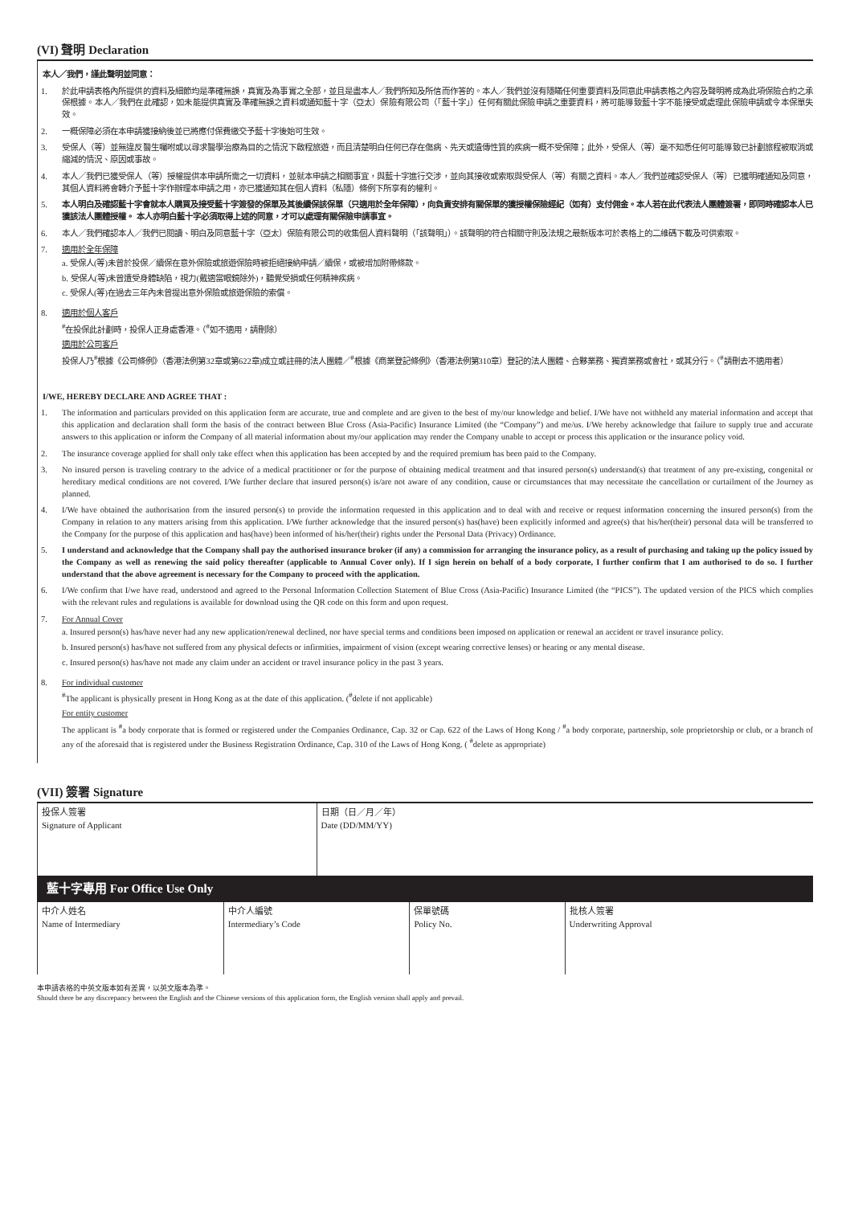(VI) 聲明 Declaration
本人／我們，謹此聲明並同意：
1. 於此申請表格內所提供的資料及細節均是準確無誤，真實及為事實之全部，並且是盡本人／我們所知及所信而作答的。本人／我們並沒有隱瞞任何重要資料及同意此申請表格之內容及聲明將成為此項保險合約之承保根據。本人／我們在此確認，如未能提供真實及準確無誤之資料或通知藍十字（亞太）保險有限公司（「藍十字」）任何有關此保險申請之重要資料，將可能導致藍十字不能接受或處理此保險申請或令本保單失效。
2. 一概保障必須在本申請獲接納後並已將應付保費繳交予藍十字後始可生效。
3. 受保人（等）並無違反醫生囑咐或以尋求醫學治療為目的之情況下啟程旅遊，而且清楚明白任何已存在傷病、先天或遺傳性質的疾病一概不受保障；此外，受保人（等）毫不知悉任何可能導致已計劃旅程被取消或縮減的情況、原因或事故。
4. 本人／我們已獲受保人（等）授權提供本申請所需之一切資料，並就本申請之相關事宜，與藍十字進行交涉，並向其接收或索取與受保人（等）有關之資料。本人／我們並確認受保人（等）已獲明確通知及同意，其個人資料將會轉介予藍十字作辦理本申請之用，亦已獲通知其在個人資料（私隱）條例下所享有的權利。
5. 本人明白及確認藍十字會就本人購買及接受藍十字簽發的保單及其後續保該保單（只適用於全年保障），向負責安排有關保單的獲授權保險經紀（如有）支付佣金。本人若在此代表法人團體簽署，即同時確認本人已獲該法人團體授權。 本人亦明白藍十字必須取得上述的同意，才可以處理有關保險申請事宜。
6. 本人／我們確認本人／我們已閱讀、明白及同意藍十字（亞太）保險有限公司的收集個人資料聲明（「該聲明」）。該聲明的符合相關守則及法規之最新版本可於表格上的二維碼下載及可供索取。
7. 適用於全年保障
a. 受保人(等)未曾於投保／續保在意外保險或旅遊保險時被拒絕接納申請／續保，或被增加附帶條款。
b. 受保人(等)未曾遭受身體缺陷，視力(戴適當眼鏡除外)，聽覺受損或任何精神疾病。
c. 受保人(等)在過去三年內未曾提出意外保險或旅遊保險的索償。
8. 適用於個人客戶
<sup>#</sup> 在投保此計劃時，投保人正身處香港。（<sup>#</sup>如不適用，請刪除）
適用於公司客戶
投保人乃<sup>#</sup>根據《公司條例》（香港法例第32章或第622章)成立或註冊的法人團體／<sup>#</sup>根據《商業登記條例》（香港法例第310章）登記的法人團體、合夥業務、獨資業務或會社，或其分行。（<sup>#</sup>請刪去不適用者）
I/WE, HEREBY DECLARE AND AGREE THAT :
1. The information and particulars provided on this application form are accurate, true and complete and are given to the best of my/our knowledge and belief. I/We have not withheld any material information and accept that this application and declaration shall form the basis of the contract between Blue Cross (Asia-Pacific) Insurance Limited (the “Company”) and me/us. I/We hereby acknowledge that failure to supply true and accurate answers to this application or inform the Company of all material information about my/our application may render the Company unable to accept or process this application or the insurance policy void.
2. The insurance coverage applied for shall only take effect when this application has been accepted by and the required premium has been paid to the Company.
3. No insured person is traveling contrary to the advice of a medical practitioner or for the purpose of obtaining medical treatment and that insured person(s) understand(s) that treatment of any pre-existing, congenital or hereditary medical conditions are not covered. I/We further declare that insured person(s) is/are not aware of any condition, cause or circumstances that may necessitate the cancellation or curtailment of the Journey as planned.
4. I/We have obtained the authorisation from the insured person(s) to provide the information requested in this application and to deal with and receive or request information concerning the insured person(s) from the Company in relation to any matters arising from this application. I/We further acknowledge that the insured person(s) has(have) been explicitly informed and agree(s) that his/her(their) personal data will be transferred to the Company for the purpose of this application and has(have) been informed of his/her(their) rights under the Personal Data (Privacy) Ordinance.
5. I understand and acknowledge that the Company shall pay the authorised insurance broker (if any) a commission for arranging the insurance policy, as a result of purchasing and taking up the policy issued by the Company as well as renewing the said policy thereafter (applicable to Annual Cover only). If I sign herein on behalf of a body corporate, I further confirm that I am authorised to do so. I further understand that the above agreement is necessary for the Company to proceed with the application.
6. I/We confirm that I/we have read, understood and agreed to the Personal Information Collection Statement of Blue Cross (Asia-Pacific) Insurance Limited (the “PICS”). The updated version of the PICS which complies with the relevant rules and regulations is available for download using the QR code on this form and upon request.
7. For Annual Cover
a. Insured person(s) has/have never had any new application/renewal declined, nor have special terms and conditions been imposed on application or renewal an accident or travel insurance policy.
b. Insured person(s) has/have not suffered from any physical defects or infirmities, impairment of vision (except wearing corrective lenses) or hearing or any mental disease.
c. Insured person(s) has/have not made any claim under an accident or travel insurance policy in the past 3 years.
8. For individual customer
<sup>#</sup> The applicant is physically present in Hong Kong as at the date of this application. (<sup>#</sup>delete if not applicable)
For entity customer
The applicant is <sup>#</sup>a body corporate that is formed or registered under the Companies Ordinance, Cap. 32 or Cap. 622 of the Laws of Hong Kong / <sup>#</sup>a body corporate, partnership, sole proprietorship or club, or a branch of any of the aforesaid that is registered under the Business Registration Ordinance, Cap. 310 of the Laws of Hong Kong. ( <sup>#</sup>delete as appropriate)
(VII) 簽署 Signature
| 投保人簽署 Signature of Applicant | 日期（日／月／年） Date (DD/MM/YY) |
藍十字專用 For Office Use Only
| 中介人姓名 Name of Intermediary | 中介人編號 Intermediary’s Code | 保單號碼 Policy No. | 批核人簽署 Underwriting Approval |
本申請表格的中英文版本如有差異，以英文版本為準。
Should there be any discrepancy between the English and the Chinese versions of this application form, the English version shall apply and prevail.